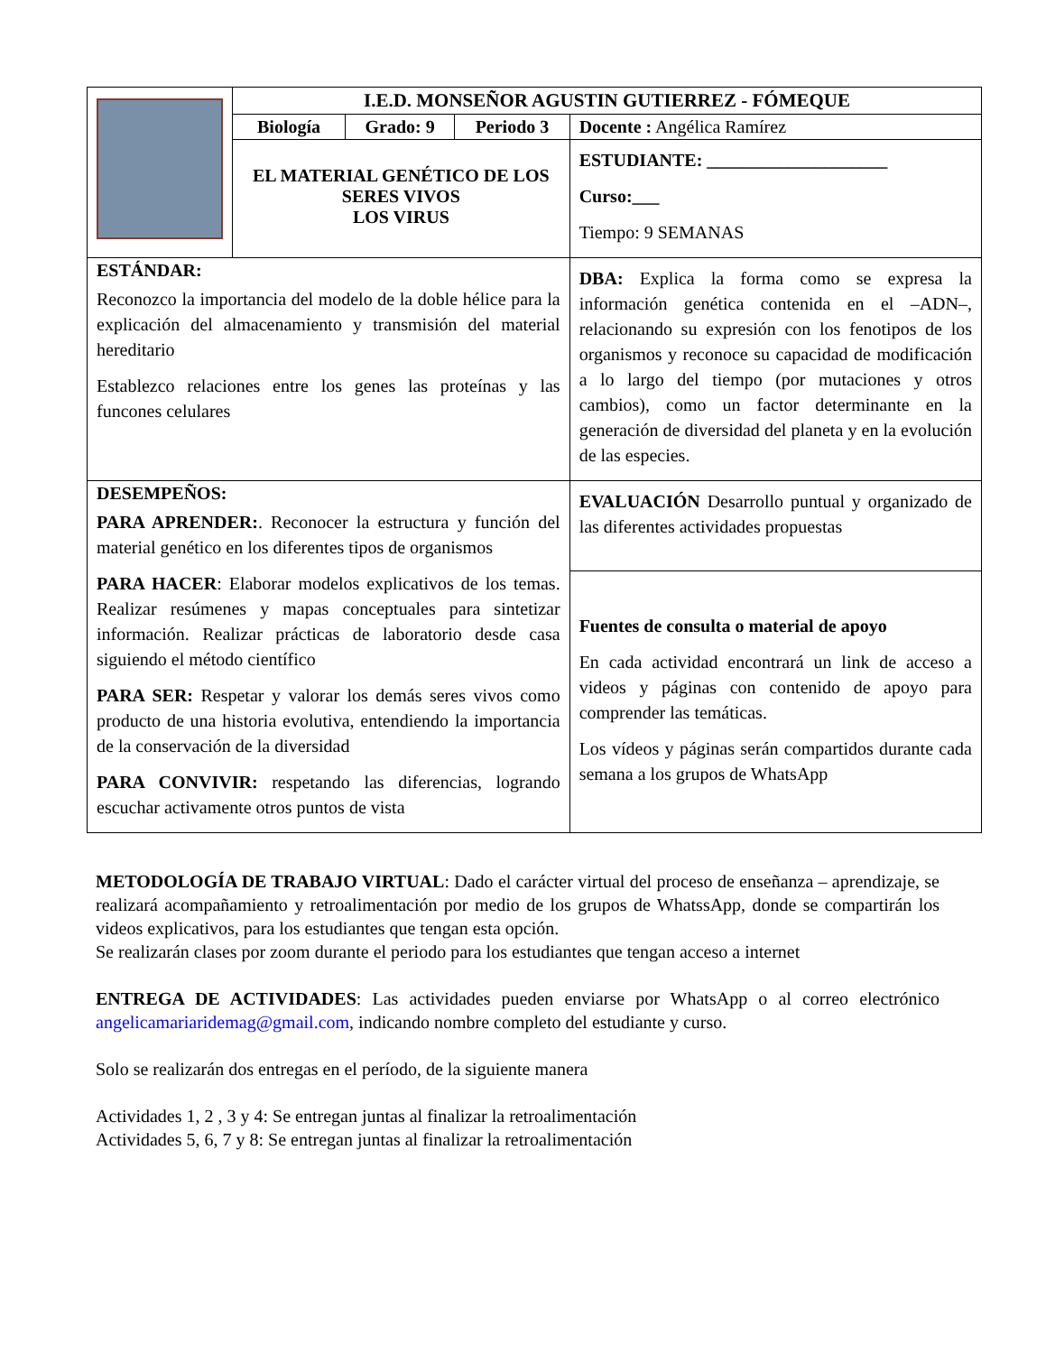| | I.E.D. MONSEÑOR AGUSTIN GUTIERREZ - FÓMEQUE | | | |
| | Biología | Grado: 9 | Periodo 3 | Docente : Angélica Ramírez |
| | EL MATERIAL GENÉTICO DE LOS SERES VIVOS LOS VIRUS | | | ESTUDIANTE: ____________________ Curso:___ Tiempo: 9 SEMANAS |
| ESTÁNDAR: Reconozco la importancia del modelo de la doble hélice para la explicación del almacenamiento y transmisión del material hereditario Establezco relaciones entre los genes las proteínas y las funcones celulares | | | | DBA: Explica la forma como se expresa la información genética contenida en el –ADN–, relacionando su expresión con los fenotipos de los organismos y reconoce su capacidad de modificación a lo largo del tiempo (por mutaciones y otros cambios), como un factor determinante en la generación de diversidad del planeta y en la evolución de las especies. |
| DESEMPEÑOS: PARA APRENDER: . Reconocer la estructura y función del material genético en los diferentes tipos de organismos PARA HACER : Elaborar modelos explicativos de los temas. Realizar resúmenes y mapas conceptuales para sintetizar información. Realizar prácticas de laboratorio desde casa siguiendo el método científico PARA SER: Respetar y valorar los demás seres vivos como producto de una historia evolutiva, entendiendo la importancia de la conservación de la diversidad PARA CONVIVIR: respetando las diferencias, logrando escuchar activamente otros puntos de vista | | | | EVALUACIÓN Desarrollo puntual y organizado de las diferentes actividades propuestas |
| | | | | Fuentes de consulta o material de apoyo En cada actividad encontrará un link de acceso a videos y páginas con contenido de apoyo para comprender las temáticas. Los vídeos y páginas serán compartidos durante cada semana a los grupos de WhatsApp |
METODOLOGÍA DE TRABAJO VIRTUAL: Dado el carácter virtual del proceso de enseñanza – aprendizaje, se realizará acompañamiento y retroalimentación por medio de los grupos de WhatssApp, donde se compartirán los videos explicativos, para los estudiantes que tengan esta opción.
Se realizarán clases por zoom durante el periodo para los estudiantes que tengan acceso a internet
ENTREGA DE ACTIVIDADES: Las actividades pueden enviarse por WhatsApp o al correo electrónico angelicamariaridemag@gmail.com, indicando nombre completo del estudiante y curso.
Solo se realizarán dos entregas en el período, de la siguiente manera
Actividades 1, 2 , 3 y 4: Se entregan juntas al finalizar la retroalimentación
Actividades 5, 6, 7 y 8: Se entregan juntas al finalizar la retroalimentación